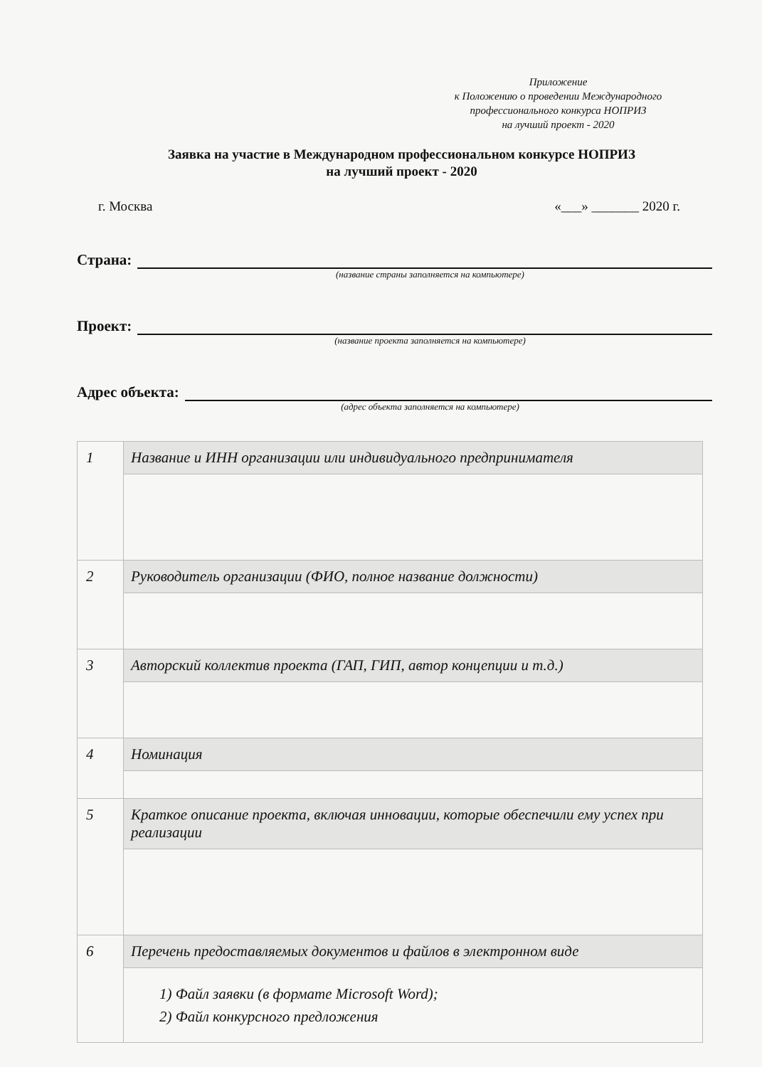Приложение
к Положению о проведении Международного
профессионального конкурса НОПРИЗ
на лучший проект - 2020
Заявка на участие в Международном профессиональном конкурсе НОПРИЗ
на лучший проект - 2020
г. Москва «___» _______ 2020 г.
Страна:
(название страны заполняется на компьютере)
Проект:
(название проекта заполняется на компьютере)
Адрес объекта:
(адрес объекта заполняется на компьютере)
| 1 | Название и ИНН организации или индивидуального предпринимателя |
| 2 | Руководитель организации (ФИО, полное название должности) |
| 3 | Авторский коллектив проекта (ГАП, ГИП, автор концепции и т.д.) |
| 4 | Номинация |
| 5 | Краткое описание проекта, включая инновации, которые обеспечили ему успех при реализации |
| 6 | Перечень предоставляемых документов и файлов в электронном виде |
| | 1) Файл заявки (в формате Microsoft Word); 2) Файл конкурсного предложения |